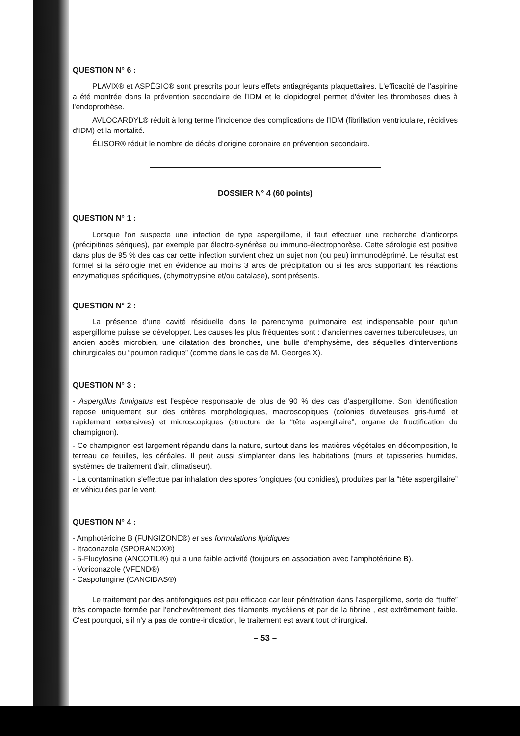QUESTION N° 6 :
PLAVIX® et ASPÉGIC® sont prescrits pour leurs effets antiagrégants plaquettaires. L'efficacité de l'aspirine a été montrée dans la prévention secondaire de l'IDM et le clopidogrel permet d'éviter les thromboses dues à l'endoprothèse.
AVLOCARDYL® réduit à long terme l'incidence des complications de l'IDM (fibrillation ventriculaire, récidives d'IDM) et la mortalité.
ÉLISOR® réduit le nombre de décès d'origine coronaire en prévention secondaire.
DOSSIER N° 4 (60 points)
QUESTION N° 1 :
Lorsque l'on suspecte une infection de type aspergillome, il faut effectuer une recherche d'anticorps (précipitines sériques), par exemple par électro-synérèse ou immuno-électrophorèse. Cette sérologie est positive dans plus de 95 % des cas car cette infection survient chez un sujet non (ou peu) immunodéprimé. Le résultat est formel si la sérologie met en évidence au moins 3 arcs de précipitation ou si les arcs supportant les réactions enzymatiques spécifiques, (chymotrypsine et/ou catalase), sont présents.
QUESTION N° 2 :
La présence d'une cavité résiduelle dans le parenchyme pulmonaire est indispensable pour qu'un aspergillome puisse se développer. Les causes les plus fréquentes sont : d'anciennes cavernes tuberculeuses, un ancien abcès microbien, une dilatation des bronches, une bulle d'emphysème, des séquelles d'interventions chirurgicales ou “poumon radique” (comme dans le cas de M. Georges X).
QUESTION N° 3 :
- Aspergillus fumigatus est l'espèce responsable de plus de 90 % des cas d'aspergillome. Son identification repose uniquement sur des critères morphologiques, macroscopiques (colonies duveteuses gris-fumé et rapidement extensives) et microscopiques (structure de la “tête aspergillaire”, organe de fructification du champignon).
- Ce champignon est largement répandu dans la nature, surtout dans les matières végétales en décomposition, le terreau de feuilles, les céréales. Il peut aussi s'implanter dans les habitations (murs et tapisseries humides, systèmes de traitement d'air, climatiseur).
- La contamination s'effectue par inhalation des spores fongiques (ou conidies), produites par la “tête aspergillaire” et véhiculées par le vent.
QUESTION N° 4 :
- Amphotéricine B (FUNGIZONE®) et ses formulations lipidiques
- Itraconazole (SPORANOX®)
- 5-Flucytosine (ANCOTIL®) qui a une faible activité (toujours en association avec l'amphotéricine B).
- Voriconazole (VFEND®)
- Caspofungine (CANCIDAS®)
Le traitement par des antifongiques est peu efficace car leur pénétration dans l'aspergillome, sorte de “truffe” très compacte formée par l'enchevêtrement des filaments mycéliens et par de la fibrine , est extrêmement faible. C'est pourquoi, s'il n'y a pas de contre-indication, le traitement est avant tout chirurgical.
– 53 –